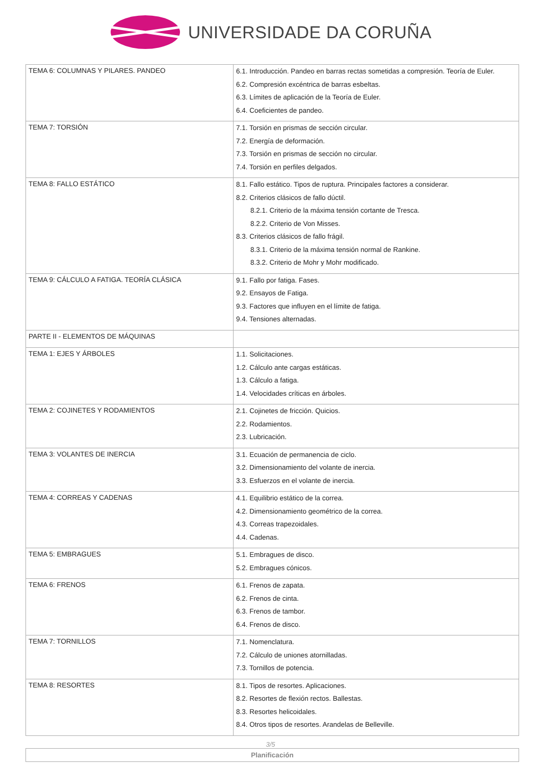UNIVERSIDADE DA CORUÑA
| TEMA 6: COLUMNAS Y PILARES. PANDEO | 6.1. Introducción. Pandeo en barras rectas sometidas a compresión. Teoría de Euler. 6.2. Compresión excéntrica de barras esbeltas. 6.3. Límites de aplicación de la Teoría de Euler. 6.4. Coeficientes de pandeo. |
| TEMA 7: TORSIÓN | 7.1. Torsión en prismas de sección circular. 7.2. Energía de deformación. 7.3. Torsión en prismas de sección no circular. 7.4. Torsión en perfiles delgados. |
| TEMA 8: FALLO ESTÁTICO | 8.1. Fallo estático. Tipos de ruptura. Principales factores a considerar. 8.2. Criterios clásicos de fallo dúctil. 8.2.1. Criterio de la máxima tensión cortante de Tresca. 8.2.2. Criterio de Von Misses. 8.3. Criterios clásicos de fallo frágil. 8.3.1. Criterio de la máxima tensión normal de Rankine. 8.3.2. Criterio de Mohr y Mohr modificado. |
| TEMA 9: CÁLCULO A FATIGA. TEORÍA CLÁSICA | 9.1. Fallo por fatiga. Fases. 9.2. Ensayos de Fatiga. 9.3. Factores que influyen en el límite de fatiga. 9.4. Tensiones alternadas. |
| PARTE II - ELEMENTOS DE MÁQUINAS | |
| TEMA 1: EJES Y ÁRBOLES | 1.1. Solicitaciones. 1.2. Cálculo ante cargas estáticas. 1.3. Cálculo a fatiga. 1.4. Velocidades críticas en árboles. |
| TEMA 2: COJINETES Y RODAMIENTOS | 2.1. Cojinetes de fricción. Quicios. 2.2. Rodamientos. 2.3. Lubricación. |
| TEMA 3: VOLANTES DE INERCIA | 3.1. Ecuación de permanencia de ciclo. 3.2. Dimensionamiento del volante de inercia. 3.3. Esfuerzos en el volante de inercia. |
| TEMA 4: CORREAS Y CADENAS | 4.1. Equilibrio estático de la correa. 4.2. Dimensionamiento geométrico de la correa. 4.3. Correas trapezoidales. 4.4. Cadenas. |
| TEMA 5: EMBRAGUES | 5.1. Embragues de disco. 5.2. Embragues cónicos. |
| TEMA 6: FRENOS | 6.1. Frenos de zapata. 6.2. Frenos de cinta. 6.3. Frenos de tambor. 6.4. Frenos de disco. |
| TEMA 7: TORNILLOS | 7.1. Nomenclatura. 7.2. Cálculo de uniones atornilladas. 7.3. Tornillos de potencia. |
| TEMA 8: RESORTES | 8.1. Tipos de resortes. Aplicaciones. 8.2. Resortes de flexión rectos. Ballestas. 8.3. Resortes helicoidales. 8.4. Otros tipos de resortes. Arandelas de Belleville. |
Planificación
3/5